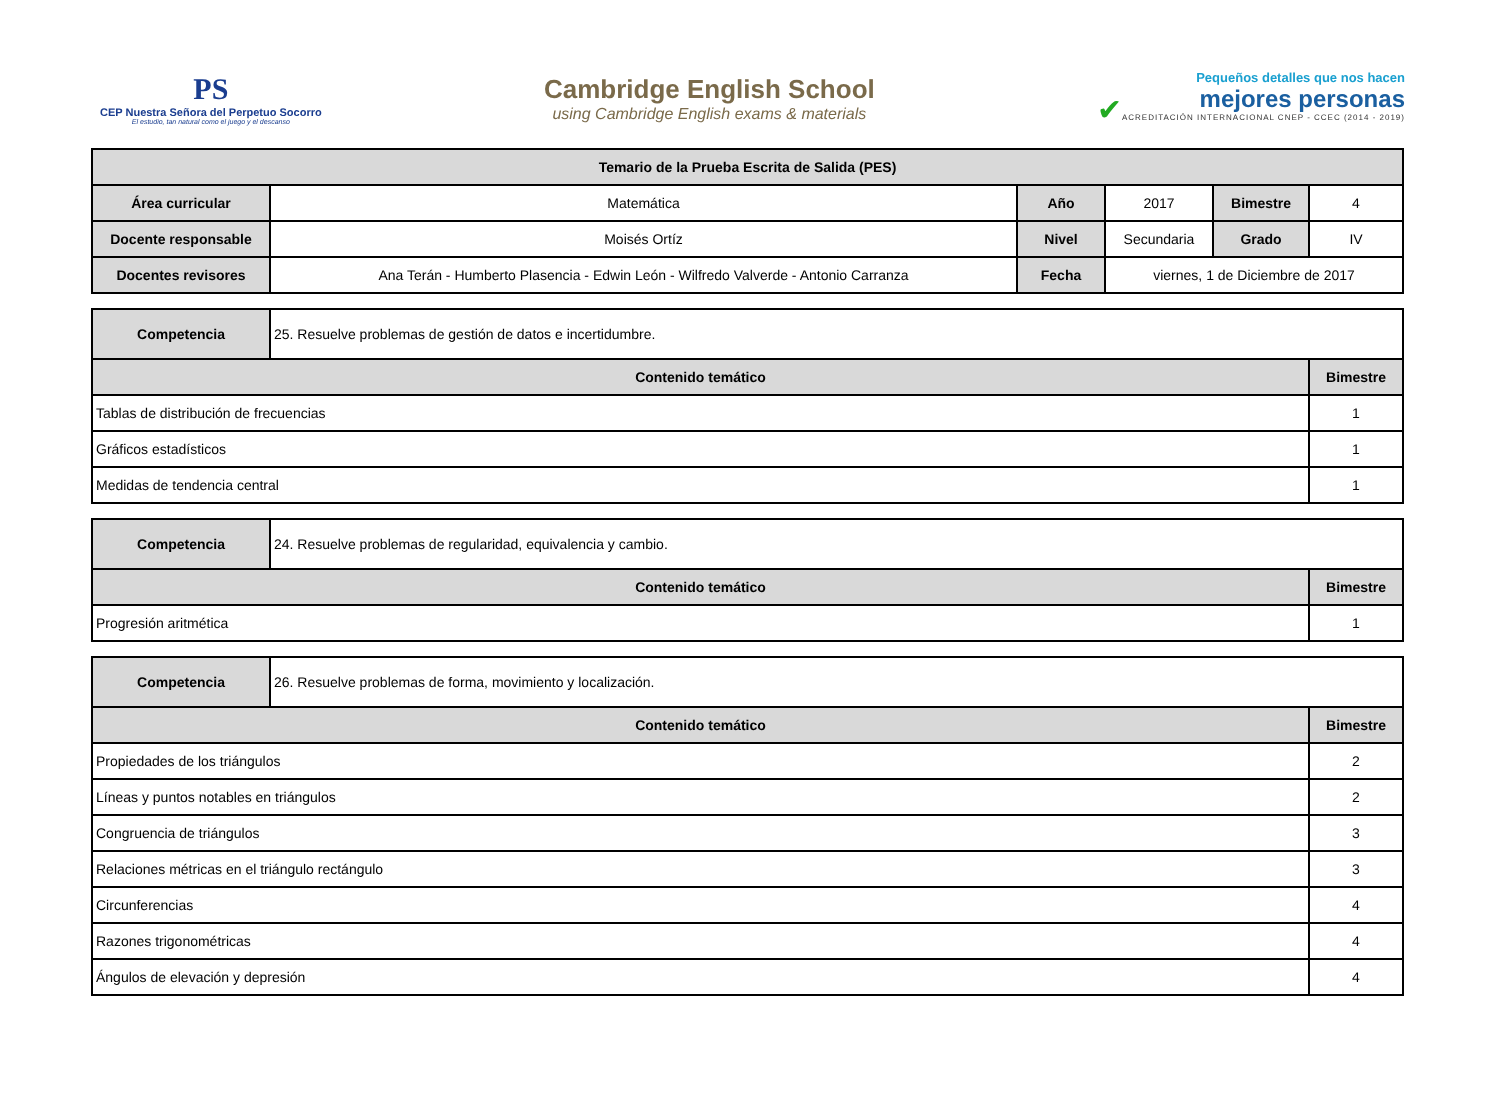PS
CEP Nuestra Señora del Perpetuo Socorro
El estudio, tan natural como el juego y el descanso
Cambridge English School
using Cambridge English exams & materials
✔
Pequeños detalles que nos hacen
mejores personas
ACREDITACIÓN INTERNACIONAL CNEP - CCEC (2014 - 2019)
| Temario de la Prueba Escrita de Salida (PES) | | | | | |
| --- | --- | --- | --- | --- | --- |
| Área curricular | Matemática | Año | 2017 | Bimestre | 4 |
| Docente responsable | Moisés Ortíz | Nivel | Secundaria | Grado | IV |
| Docentes revisores | Ana Terán - Humberto Plasencia - Edwin León - Wilfredo Valverde - Antonio Carranza | Fecha | viernes, 1 de Diciembre de 2017 | | |
| Competencia | 25. Resuelve problemas de gestión de datos e incertidumbre. | |
| Contenido temático | | Bimestre |
| Tablas de distribución de frecuencias | | 1 |
| Gráficos estadísticos | | 1 |
| Medidas de tendencia central | | 1 |
| Competencia | 24. Resuelve problemas de regularidad, equivalencia y cambio. | |
| Contenido temático | | Bimestre |
| Progresión aritmética | | 1 |
| Competencia | 26. Resuelve problemas de forma, movimiento y localización. | |
| Contenido temático | | Bimestre |
| Propiedades de los triángulos | | 2 |
| Líneas y puntos notables en triángulos | | 2 |
| Congruencia de triángulos | | 3 |
| Relaciones métricas en el triángulo rectángulo | | 3 |
| Circunferencias | | 4 |
| Razones trigonométricas | | 4 |
| Ángulos de elevación y depresión | | 4 |